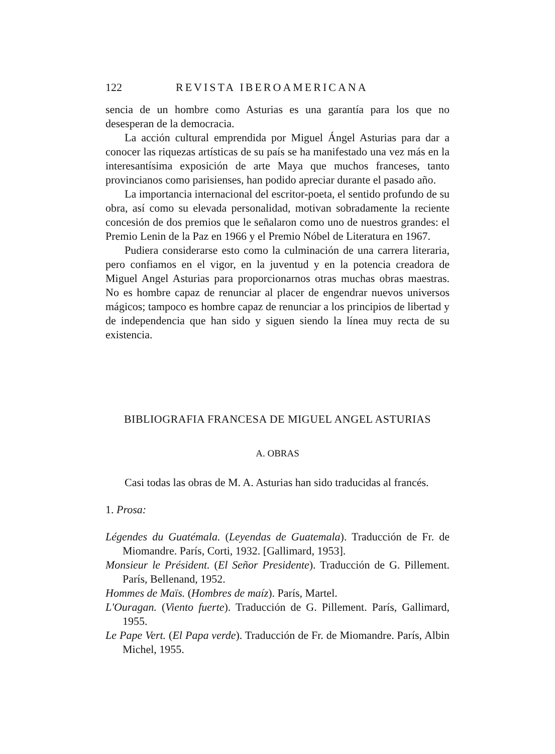122 REVISTA IBEROAMERICANA
sencia de un hombre como Asturias es una garantía para los que no desesperan de la democracia.
La acción cultural emprendida por Miguel Ángel Asturias para dar a conocer las riquezas artísticas de su país se ha manifestado una vez más en la interesantísima exposición de arte Maya que muchos franceses, tanto provincianos como parisienses, han podido apreciar durante el pasado año.
La importancia internacional del escritor-poeta, el sentido profundo de su obra, así como su elevada personalidad, motivan sobradamente la reciente concesión de dos premios que le señalaron como uno de nuestros grandes: el Premio Lenin de la Paz en 1966 y el Premio Nóbel de Literatura en 1967.
Pudiera considerarse esto como la culminación de una carrera literaria, pero confiamos en el vigor, en la juventud y en la potencia creadora de Miguel Angel Asturias para proporcionarnos otras muchas obras maestras. No es hombre capaz de renunciar al placer de engendrar nuevos universos mágicos; tampoco es hombre capaz de renunciar a los principios de libertad y de independencia que han sido y siguen siendo la línea muy recta de su existencia.
BIBLIOGRAFIA FRANCESA DE MIGUEL ANGEL ASTURIAS
A. OBRAS
Casi todas las obras de M. A. Asturias han sido traducidas al francés.
1. Prosa:
Légendes du Guatémala. (Leyendas de Guatemala). Traducción de Fr. de Miomandre. París, Corti, 1932. [Gallimard, 1953].
Monsieur le Président. (El Señor Presidente). Traducción de G. Pillement. París, Bellenand, 1952.
Hommes de Maïs. (Hombres de maíz). París, Martel.
L'Ouragan. (Viento fuerte). Traducción de G. Pillement. París, Gallimard, 1955.
Le Pape Vert. (El Papa verde). Traducción de Fr. de Miomandre. París, Albin Michel, 1955.